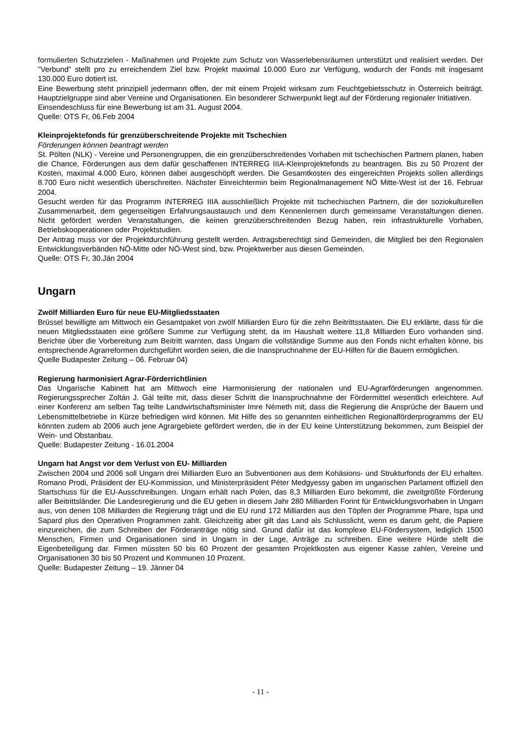formulierten Schutzzielen - Maßnahmen und Projekte zum Schutz von Wasserlebensräumen unterstützt und realisiert werden. Der "Verbund" stellt pro zu erreichendem Ziel bzw. Projekt maximal 10.000 Euro zur Verfügung, wodurch der Fonds mit insgesamt 130.000 Euro dotiert ist.
Eine Bewerbung steht prinzipiell jedermann offen, der mit einem Projekt wirksam zum Feuchtgebietsschutz in Österreich beiträgt. Hauptzielgruppe sind aber Vereine und Organisationen. Ein besonderer Schwerpunkt liegt auf der Förderung regionaler Initiativen.
Einsendeschluss für eine Bewerbung ist am 31. August 2004.
Quelle: OTS Fr, 06.Feb 2004
Kleinprojektefonds für grenzüberschreitende Projekte mit Tschechien
Förderungen können beantragt werden
St. Pölten (NLK) - Vereine und Personengruppen, die ein grenzüberschreitendes Vorhaben mit tschechischen Partnern planen, haben die Chance, Förderungen aus dem dafür geschaffenen INTERREG IIIA-Kleinprojektefonds zu beantragen. Bis zu 50 Prozent der Kosten, maximal 4.000 Euro, können dabei ausgeschöpft werden. Die Gesamtkosten des eingereichten Projekts sollen allerdings 8.700 Euro nicht wesentlich überschreiten. Nächster Einreichtermin beim Regionalmanagement NÖ Mitte-West ist der 16. Februar 2004.
Gesucht werden für das Programm INTERREG IIIA ausschließlich Projekte mit tschechischen Partnern, die der soziokulturellen Zusammenarbeit, dem gegenseitigen Erfahrungsaustausch und dem Kennenlernen durch gemeinsame Veranstaltungen dienen. Nicht gefördert werden Veranstaltungen, die keinen grenzüberschreitenden Bezug haben, rein infrastrukturelle Vorhaben, Betriebskooperationen oder Projektstudien.
Der Antrag muss vor der Projektdurchführung gestellt werden. Antragsberechtigt sind Gemeinden, die Mitglied bei den Regionalen Entwicklungsverbänden NÖ-Mitte oder NÖ-West sind, bzw. Projektwerber aus diesen Gemeinden.
Quelle: OTS Fr, 30.Jän 2004
Ungarn
Zwölf Milliarden Euro für neue EU-Mitgliedsstaaten
Brüssel bewilligte am Mittwoch ein Gesamtpaket von zwölf Milliarden Euro für die zehn Beitrittsstaaten. Die EU erklärte, dass für die neuen Mitgliedsstaaten eine größere Summe zur Verfügung steht, da im Haushalt weitere 11,8 Milliarden Euro vorhanden sind. Berichte über die Vorbereitung zum Beitritt warnten, dass Ungarn die vollständige Summe aus den Fonds nicht erhalten könne, bis entsprechende Agrarreformen durchgeführt worden seien, die die Inanspruchnahme der EU-Hilfen für die Bauern ermöglichen.
Quelle Budapester Zeitung – 06. Februar 04)
Regierung harmonisiert Agrar-Förderrichtlinien
Das Ungarische Kabinett hat am Mittwoch eine Harmonisierung der nationalen und EU-Agrarförderungen angenommen. Regierungssprecher Zoltán J. Gál teilte mit, dass dieser Schritt die Inanspruchnahme der Fördermittel wesentlich erleichtere. Auf einer Konferenz am selben Tag teilte Landwirtschaftsminister Imre Németh mit, dass die Regierung die Ansprüche der Bauern und Lebensmittelbetriebe in Kürze befriedigen wird können. Mit Hilfe des so genannten einheitlichen Regionalförderprogramms der EU könnten zudem ab 2006 auch jene Agrargebiete gefördert werden, die in der EU keine Unterstützung bekommen, zum Beispiel der Wein- und Obstanbau.
Quelle: Budapester Zeitung - 16.01.2004
Ungarn hat Angst vor dem Verlust von EU- Milliarden
Zwischen 2004 und 2006 soll Ungarn drei Milliarden Euro an Subventionen aus dem Kohäsions- und Strukturfonds der EU erhalten. Romano Prodi, Präsident der EU-Kommission, und Ministerpräsident Péter Medgyessy gaben im ungarischen Parlament offiziell den Startschuss für die EU-Ausschreibungen. Ungarn erhält nach Polen, das 8,3 Milliarden Euro bekommt, die zweitgrößte Förderung aller Beitrittsländer. Die Landesregierung und die EU geben in diesem Jahr 280 Milliarden Forint für Entwicklungsvorhaben in Ungarn aus, von denen 108 Milliarden die Regierung trägt und die EU rund 172 Milliarden aus den Töpfen der Programme Phare, Ispa und Sapard plus den Operativen Programmen zahlt. Gleichzeitig aber gilt das Land als Schlusslicht, wenn es darum geht, die Papiere einzureichen, die zum Schreiben der Förderanträge nötig sind. Grund dafür ist das komplexe EU-Fördersystem, lediglich 1500 Menschen, Firmen und Organisationen sind in Ungarn in der Lage, Anträge zu schreiben. Eine weitere Hürde stellt die Eigenbeteiligung dar. Firmen müssten 50 bis 60 Prozent der gesamten Projektkosten aus eigener Kasse zahlen, Vereine und Organisationen 30 bis 50 Prozent und Kommunen 10 Prozent.
Quelle: Budapester Zeitung – 19. Jänner 04
- 11 -